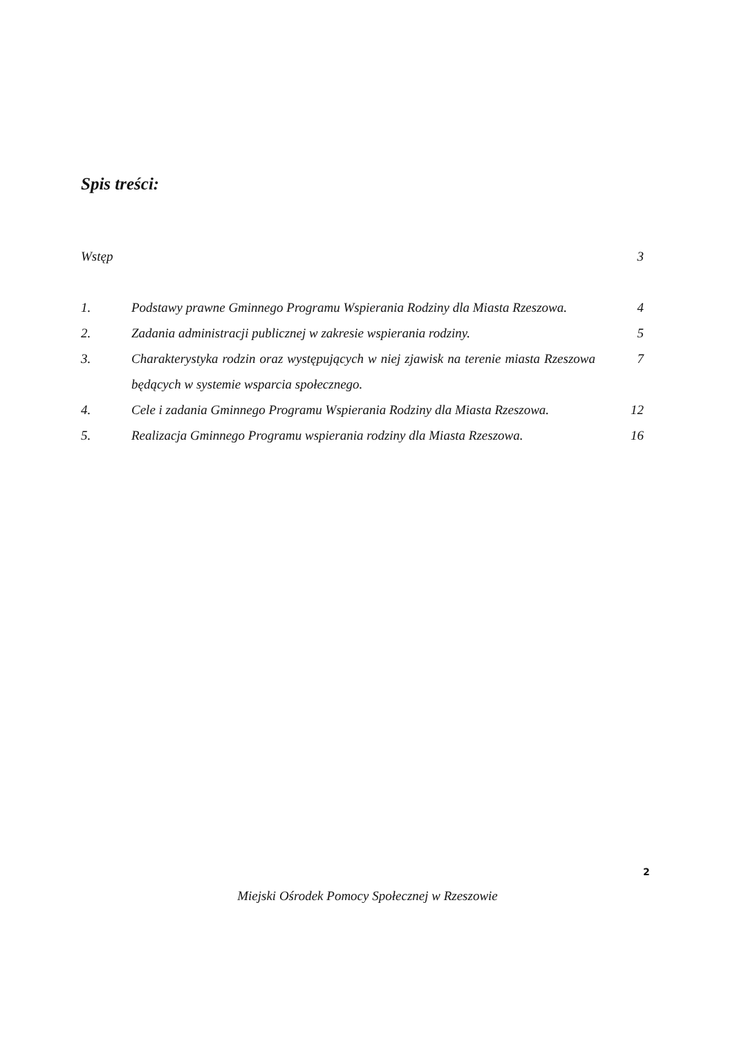Spis treści:
| Wstęp | | 3 |
| 1. | Podstawy prawne Gminnego Programu Wspierania Rodziny dla Miasta Rzeszowa. | 4 |
| 2. | Zadania administracji publicznej w zakresie wspierania rodziny. | 5 |
| 3. | Charakterystyka rodzin oraz występujących w niej zjawisk na terenie miasta Rzeszowa będących w systemie wsparcia społecznego. | 7 |
| 4. | Cele i zadania Gminnego Programu Wspierania Rodziny dla Miasta Rzeszowa. | 12 |
| 5. | Realizacja Gminnego Programu wspierania rodziny dla Miasta Rzeszowa. | 16 |
2
Miejski Ośrodek Pomocy Społecznej w Rzeszowie